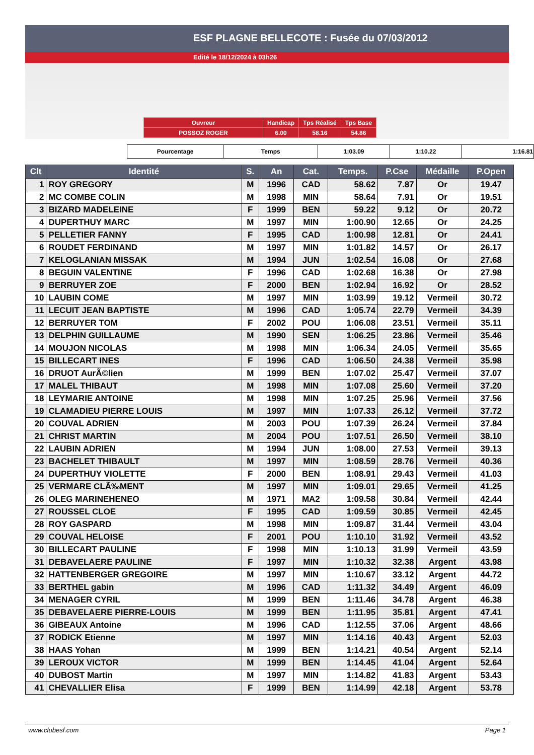ESF PLAGNE BELLECOTE : Fusée du 07/03/2012
Edité le 18/12/2024 à 03h26
| Ouvreur | Handicap | Tps Réalisé | Tps Base |
| POSSOZ ROGER | 6.00 | 58.16 | 54.86 |
| Pourcentage | Temps | 1:03.09 | 1:10.22 | 1:16.81 |
| Clt | Identité | S. | An | Cat. | Temps. | P.Cse | Médaille | P.Open |
| --- | --- | --- | --- | --- | --- | --- | --- | --- |
| 1 | ROY GREGORY | M | 1996 | CAD | 58.62 | 7.87 | Or | 19.47 |
| 2 | MC COMBE COLIN | M | 1998 | MIN | 58.64 | 7.91 | Or | 19.51 |
| 3 | BIZARD MADELEINE | F | 1999 | BEN | 59.22 | 9.12 | Or | 20.72 |
| 4 | DUPERTHUY MARC | M | 1997 | MIN | 1:00.90 | 12.65 | Or | 24.25 |
| 5 | PELLETIER FANNY | F | 1995 | CAD | 1:00.98 | 12.81 | Or | 24.41 |
| 6 | ROUDET FERDINAND | M | 1997 | MIN | 1:01.82 | 14.57 | Or | 26.17 |
| 7 | KELOGLANIAN MISSAK | M | 1994 | JUN | 1:02.54 | 16.08 | Or | 27.68 |
| 8 | BEGUIN VALENTINE | F | 1996 | CAD | 1:02.68 | 16.38 | Or | 27.98 |
| 9 | BERRUYER ZOE | F | 2000 | BEN | 1:02.94 | 16.92 | Or | 28.52 |
| 10 | LAUBIN COME | M | 1997 | MIN | 1:03.99 | 19.12 | Vermeil | 30.72 |
| 11 | LECUIT JEAN BAPTISTE | M | 1996 | CAD | 1:05.74 | 22.79 | Vermeil | 34.39 |
| 12 | BERRUYER TOM | F | 2002 | POU | 1:06.08 | 23.51 | Vermeil | 35.11 |
| 13 | DELPHIN GUILLAUME | M | 1990 | SEN | 1:06.25 | 23.86 | Vermeil | 35.46 |
| 14 | MOUJON NICOLAS | M | 1998 | MIN | 1:06.34 | 24.05 | Vermeil | 35.65 |
| 15 | BILLECART INES | F | 1996 | CAD | 1:06.50 | 24.38 | Vermeil | 35.98 |
| 16 | DRUOT AurÃ©lien | M | 1999 | BEN | 1:07.02 | 25.47 | Vermeil | 37.07 |
| 17 | MALEL THIBAUT | M | 1998 | MIN | 1:07.08 | 25.60 | Vermeil | 37.20 |
| 18 | LEYMARIE ANTOINE | M | 1998 | MIN | 1:07.25 | 25.96 | Vermeil | 37.56 |
| 19 | CLAMADIEU PIERRE LOUIS | M | 1997 | MIN | 1:07.33 | 26.12 | Vermeil | 37.72 |
| 20 | COUVAL ADRIEN | M | 2003 | POU | 1:07.39 | 26.24 | Vermeil | 37.84 |
| 21 | CHRIST MARTIN | M | 2004 | POU | 1:07.51 | 26.50 | Vermeil | 38.10 |
| 22 | LAUBIN ADRIEN | M | 1994 | JUN | 1:08.00 | 27.53 | Vermeil | 39.13 |
| 23 | BACHELET THIBAULT | M | 1997 | MIN | 1:08.59 | 28.76 | Vermeil | 40.36 |
| 24 | DUPERTHUY VIOLETTE | F | 2000 | BEN | 1:08.91 | 29.43 | Vermeil | 41.03 |
| 25 | VERMARE CLÃ‰MENT | M | 1997 | MIN | 1:09.01 | 29.65 | Vermeil | 41.25 |
| 26 | OLEG MARINEHENEO | M | 1971 | MA2 | 1:09.58 | 30.84 | Vermeil | 42.44 |
| 27 | ROUSSEL CLOE | F | 1995 | CAD | 1:09.59 | 30.85 | Vermeil | 42.45 |
| 28 | ROY GASPARD | M | 1998 | MIN | 1:09.87 | 31.44 | Vermeil | 43.04 |
| 29 | COUVAL HELOISE | F | 2001 | POU | 1:10.10 | 31.92 | Vermeil | 43.52 |
| 30 | BILLECART PAULINE | F | 1998 | MIN | 1:10.13 | 31.99 | Vermeil | 43.59 |
| 31 | DEBAVELAERE PAULINE | F | 1997 | MIN | 1:10.32 | 32.38 | Argent | 43.98 |
| 32 | HATTENBERGER GREGOIRE | M | 1997 | MIN | 1:10.67 | 33.12 | Argent | 44.72 |
| 33 | BERTHEL gabin | M | 1996 | CAD | 1:11.32 | 34.49 | Argent | 46.09 |
| 34 | MENAGER CYRIL | M | 1999 | BEN | 1:11.46 | 34.78 | Argent | 46.38 |
| 35 | DEBAVELAERE PIERRE-LOUIS | M | 1999 | BEN | 1:11.95 | 35.81 | Argent | 47.41 |
| 36 | GIBEAUX Antoine | M | 1996 | CAD | 1:12.55 | 37.06 | Argent | 48.66 |
| 37 | RODICK Etienne | M | 1997 | MIN | 1:14.16 | 40.43 | Argent | 52.03 |
| 38 | HAAS Yohan | M | 1999 | BEN | 1:14.21 | 40.54 | Argent | 52.14 |
| 39 | LEROUX VICTOR | M | 1999 | BEN | 1:14.45 | 41.04 | Argent | 52.64 |
| 40 | DUBOST Martin | M | 1997 | MIN | 1:14.82 | 41.83 | Argent | 53.43 |
| 41 | CHEVALLIER Elisa | F | 1999 | BEN | 1:14.99 | 42.18 | Argent | 53.78 |
www.clubesf.com Page 1